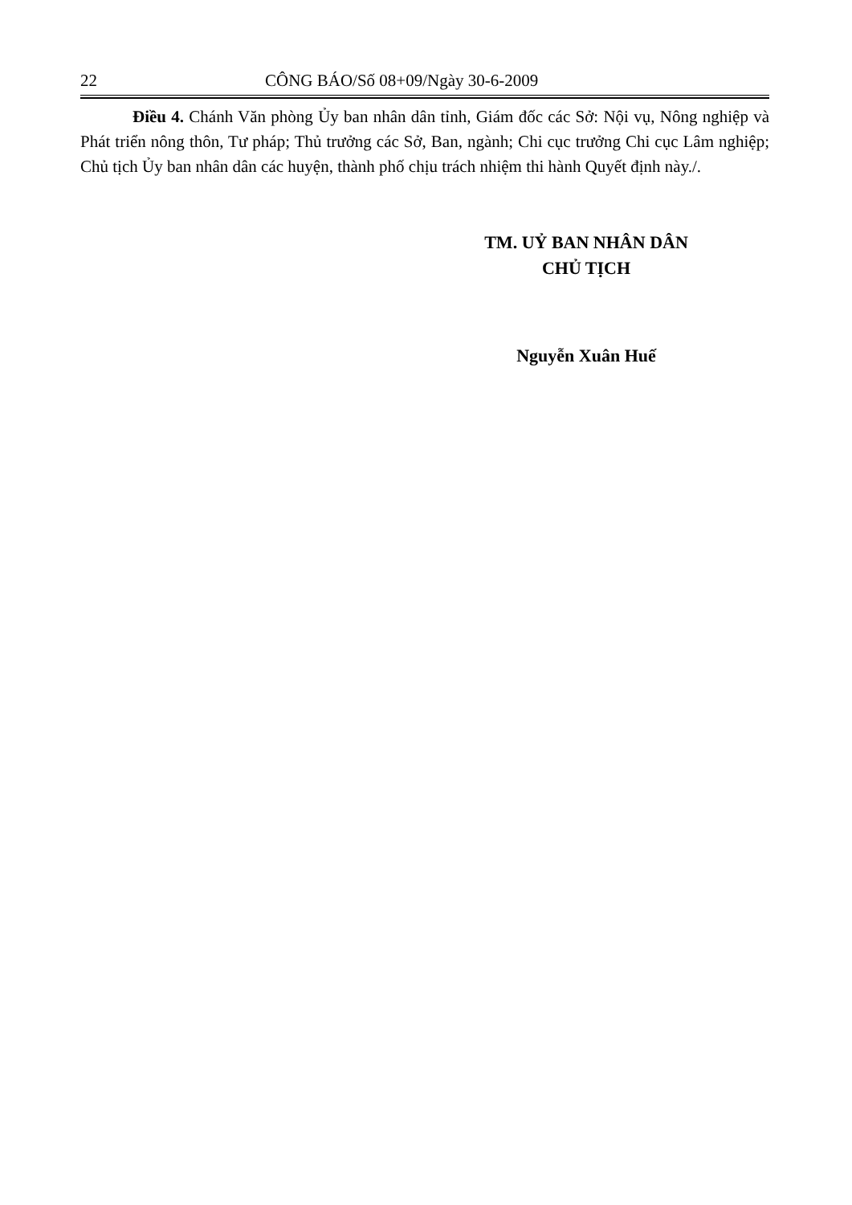22 CÔNG BÁO/Số 08+09/Ngày 30-6-2009
Điều 4. Chánh Văn phòng Ủy ban nhân dân tỉnh, Giám đốc các Sở: Nội vụ, Nông nghiệp và Phát triển nông thôn, Tư pháp; Thủ trưởng các Sở, Ban, ngành; Chi cục trưởng Chi cục Lâm nghiệp; Chủ tịch Ủy ban nhân dân các huyện, thành phố chịu trách nhiệm thi hành Quyết định này./.
TM. UỶ BAN NHÂN DÂN
CHỦ TỊCH
Nguyễn Xuân Huế